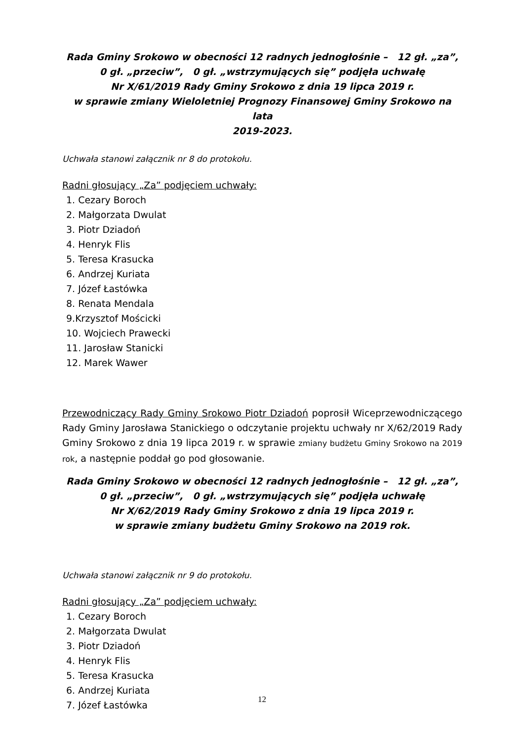Rada Gminy Srokowo w obecności 12 radnych jednogłośnie – 12 gł. „za”,
0 gł. „przeciw”, 0 gł. „wstrzymujących się” podjęła uchwałę
Nr X/61/2019 Rady Gminy Srokowo z dnia 19 lipca 2019 r.
w sprawie zmiany Wieloletniej Prognozy Finansowej Gminy Srokowo na lata
2019-2023.
Uchwała stanowi załącznik nr 8 do protokołu.
Radni głosujący „Za” podjęciem uchwały:
1. Cezary Boroch
2. Małgorzata Dwulat
3. Piotr Dziadoń
4. Henryk Flis
5. Teresa Krasucka
6. Andrzej Kuriata
7. Józef Łastówka
8. Renata Mendala
9.Krzysztof Mościcki
10. Wojciech Prawecki
11. Jarosław Stanicki
12. Marek Wawer
Przewodniczący Rady Gminy Srokowo Piotr Dziadoń poprosił Wiceprzewodniczącego Rady Gminy Jarosława Stanickiego o odczytanie projektu uchwały nr X/62/2019 Rady Gminy Srokowo z dnia 19 lipca 2019 r. w sprawie zmiany budżetu Gminy Srokowo na 2019 rok, a następnie poddał go pod głosowanie.
Rada Gminy Srokowo w obecności 12 radnych jednogłośnie – 12 gł. „za”,
0 gł. „przeciw”, 0 gł. „wstrzymujących się” podjęła uchwałę
Nr X/62/2019 Rady Gminy Srokowo z dnia 19 lipca 2019 r.
w sprawie zmiany budżetu Gminy Srokowo na 2019 rok.
Uchwała stanowi załącznik nr 9 do protokołu.
Radni głosujący „Za” podjęciem uchwały:
1. Cezary Boroch
2. Małgorzata Dwulat
3. Piotr Dziadoń
4. Henryk Flis
5. Teresa Krasucka
6. Andrzej Kuriata
7. Józef Łastówka
12